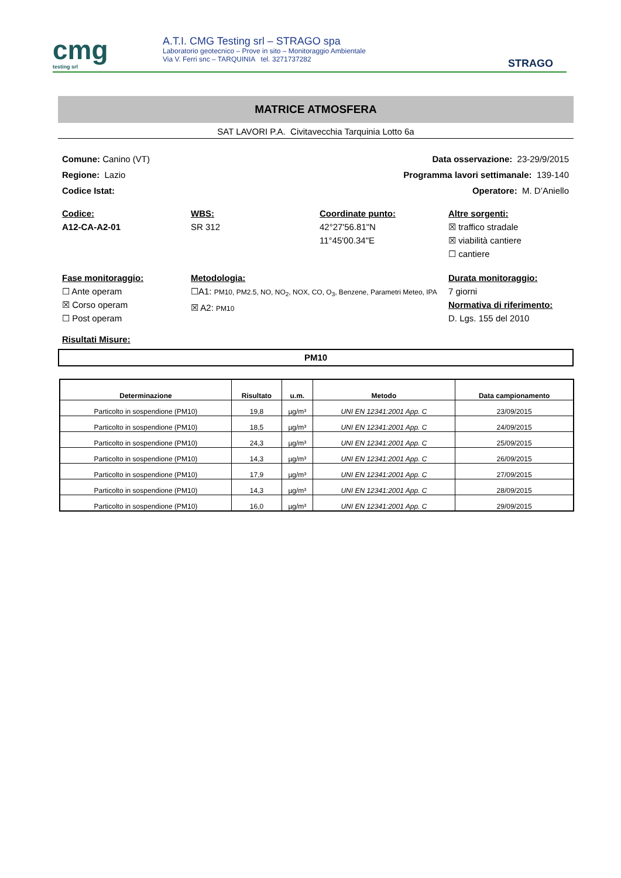cmg
testing srl
A.T.I. CMG Testing srl – STRAGO spa
Laboratorio geotecnico – Prove in sito – Monitoraggio Ambientale
Via V. Ferri snc – TARQUINIA tel. 3271737282
STRAGO
MATRICE ATMOSFERA
SAT LAVORI P.A. Civitavecchia Tarquinia Lotto 6a
Comune: Canino (VT) Data osservazione: 23-29/9/2015
Regione: Lazio Programma lavori settimanale: 139-140
Codice Istat: Operatore: M. D’Aniello
Codice:
A12-CA-A2-01
WBS:
SR 312
Coordinate punto:
42°27'56.81"N
11°45'00.34"E
Altre sorgenti:
☒ traffico stradale
☒ viabilità cantiere
☐ cantiere
Fase monitoraggio:
☐ Ante operam
☒ Corso operam
☐ Post operam
Metodologia:
☐A1: PM10, PM2.5, NO, NO<sub>2</sub>, NOX, CO, O<sub>3</sub>, Benzene, Parametri Meteo, IPA
☒ A2: PM10
Durata monitoraggio:
7 giorni
Normativa di riferimento:
D. Lgs. 155 del 2010
Risultati Misure:
PM10
| Determinazione | Risultato | u.m. | Metodo | Data campionamento |
| --- | --- | --- | --- | --- |
| Particolto in sospendione (PM10) | 19,8 | µg/m³ | UNI EN 12341:2001 App. C | 23/09/2015 |
| Particolto in sospendione (PM10) | 18,5 | µg/m³ | UNI EN 12341:2001 App. C | 24/09/2015 |
| Particolto in sospendione (PM10) | 24,3 | µg/m³ | UNI EN 12341:2001 App. C | 25/09/2015 |
| Particolto in sospendione (PM10) | 14,3 | µg/m³ | UNI EN 12341:2001 App. C | 26/09/2015 |
| Particolto in sospendione (PM10) | 17,9 | µg/m³ | UNI EN 12341:2001 App. C | 27/09/2015 |
| Particolto in sospendione (PM10) | 14,3 | µg/m³ | UNI EN 12341:2001 App. C | 28/09/2015 |
| Particolto in sospendione (PM10) | 16,0 | µg/m³ | UNI EN 12341:2001 App. C | 29/09/2015 |